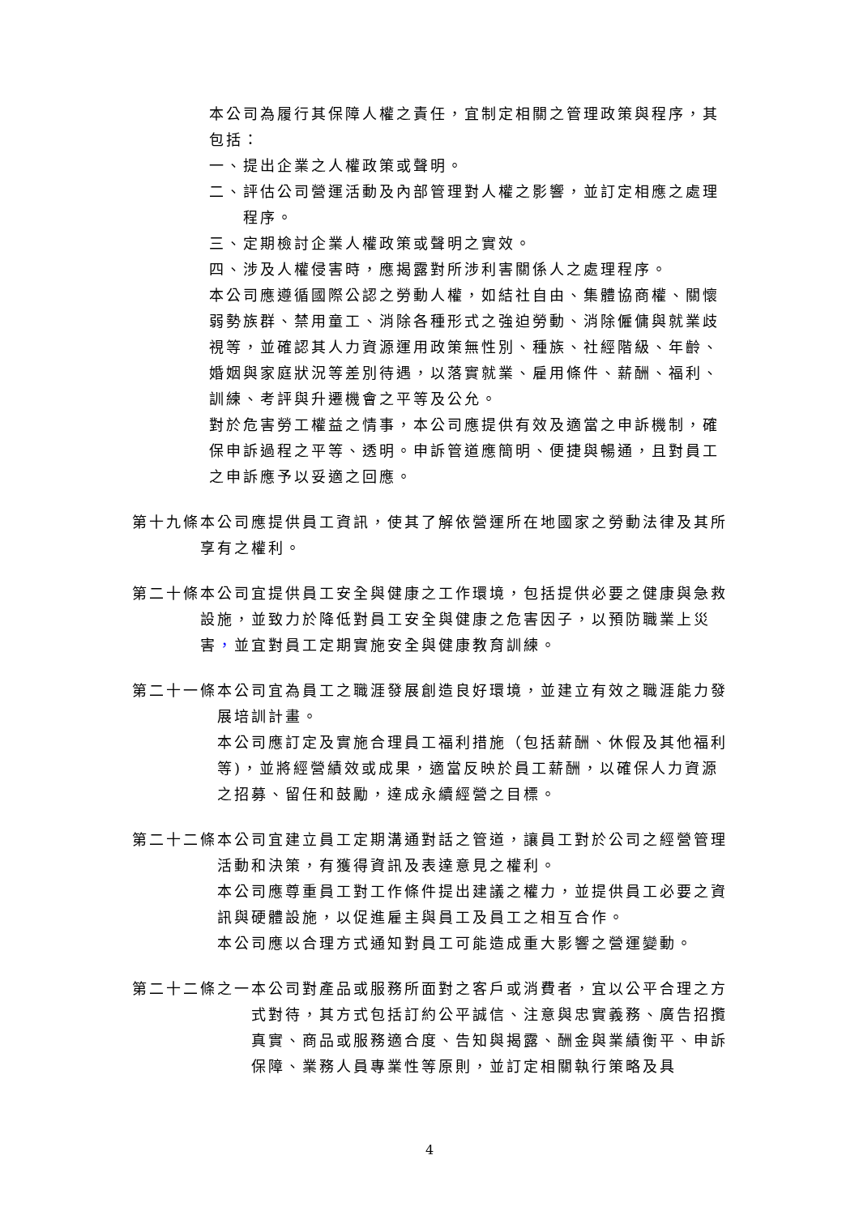本公司為履行其保障人權之責任，宜制定相關之管理政策與程序，其包括：
一、提出企業之人權政策或聲明。
二、評估公司營運活動及內部管理對人權之影響，並訂定相應之處理程序。
三、定期檢討企業人權政策或聲明之實效。
四、涉及人權侵害時，應揭露對所涉利害關係人之處理程序。
本公司應遵循國際公認之勞動人權，如結社自由、集體協商權、關懷弱勢族群、禁用童工、消除各種形式之強迫勞動、消除僱傭與就業歧視等，並確認其人力資源運用政策無性別、種族、社經階級、年齡、婚姻與家庭狀況等差別待遇，以落實就業、雇用條件、薪酬、福利、訓練、考評與升遷機會之平等及公允。
對於危害勞工權益之情事，本公司應提供有效及適當之申訴機制，確保申訴過程之平等、透明。申訴管道應簡明、便捷與暢通，且對員工之申訴應予以妥適之回應。
第十九條 本公司應提供員工資訊，使其了解依營運所在地國家之勞動法律及其所享有之權利。
第二十條 本公司宜提供員工安全與健康之工作環境，包括提供必要之健康與急救設施，並致力於降低對員工安全與健康之危害因子，以預防職業上災害，並宜對員工定期實施安全與健康教育訓練。
第二十一條 本公司宜為員工之職涯發展創造良好環境，並建立有效之職涯能力發展培訓計畫。
本公司應訂定及實施合理員工福利措施（包括薪酬、休假及其他福利等)，並將經營績效或成果，適當反映於員工薪酬，以確保人力資源之招募、留任和鼓勵，達成永續經營之目標。
第二十二條 本公司宜建立員工定期溝通對話之管道，讓員工對於公司之經營管理活動和決策，有獲得資訊及表達意見之權利。
本公司應尊重員工對工作條件提出建議之權力，並提供員工必要之資訊與硬體設施，以促進雇主與員工及員工之相互合作。
本公司應以合理方式通知對員工可能造成重大影響之營運變動。
第二十二條之一 本公司對產品或服務所面對之客戶或消費者，宜以公平合理之方式對待，其方式包括訂約公平誠信、注意與忠實義務、廣告招攬真實、商品或服務適合度、告知與揭露、酬金與業績衡平、申訴保障、業務人員專業性等原則，並訂定相關執行策略及具
4